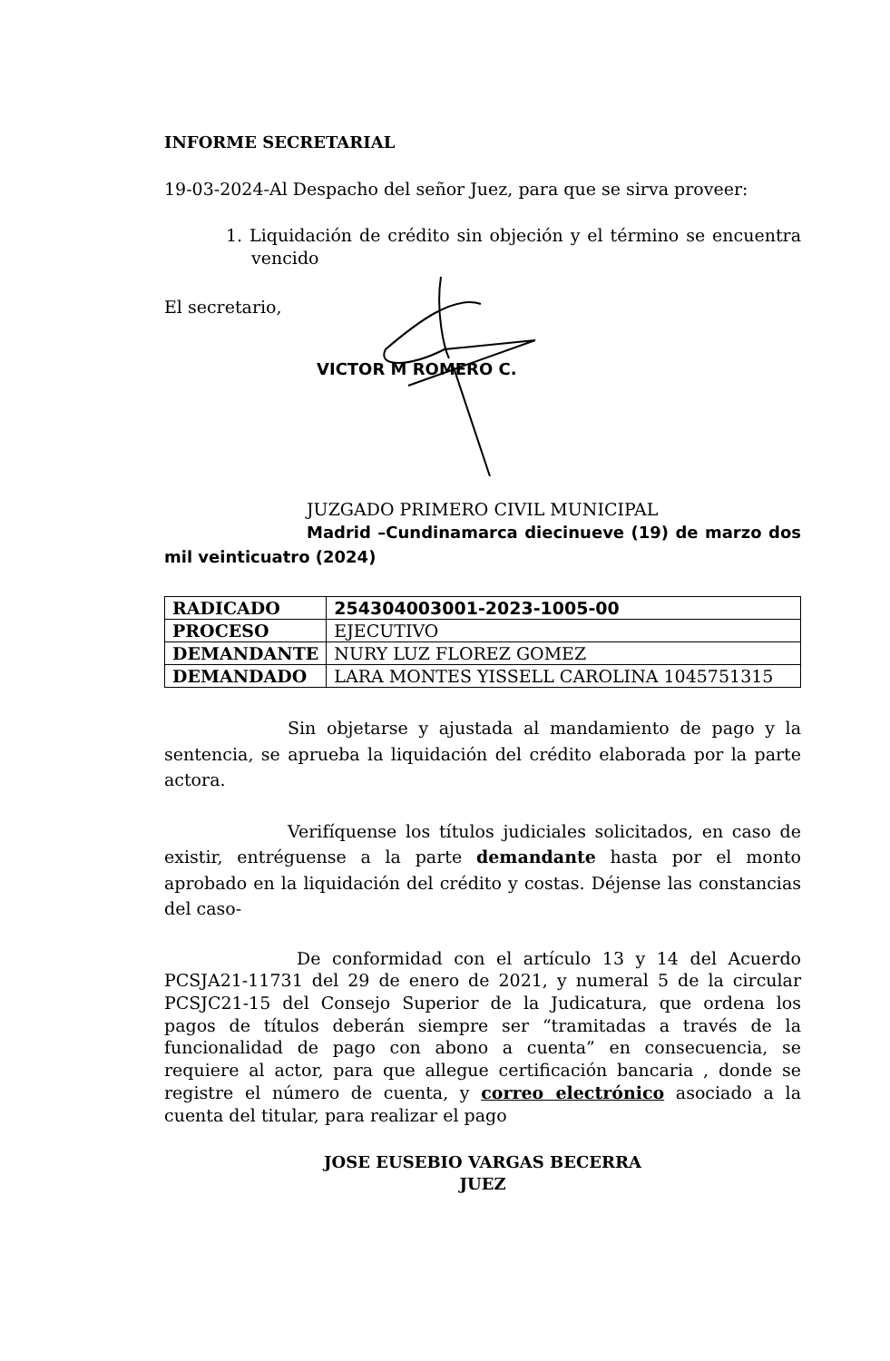INFORME SECRETARIAL
19-03-2024-Al Despacho del señor Juez, para que se sirva proveer:
1. Liquidación de crédito sin objeción y el término se encuentra vencido
El secretario,
VICTOR M ROMERO C.
JUZGADO PRIMERO CIVIL MUNICIPAL
Madrid –Cundinamarca diecinueve (19) de marzo dos mil veinticuatro (2024)
| RADICADO | 254304003001-2023-1005-00 |
| PROCESO | EJECUTIVO |
| DEMANDANTE | NURY LUZ FLOREZ GOMEZ |
| DEMANDADO | LARA MONTES YISSELL CAROLINA 1045751315 |
Sin objetarse y ajustada al mandamiento de pago y la sentencia, se aprueba la liquidación del crédito elaborada por la parte actora.
Verifíquense los títulos judiciales solicitados, en caso de existir, entréguense a la parte demandante hasta por el monto aprobado en la liquidación del crédito y costas. Déjense las constancias del caso-
De conformidad con el artículo 13 y 14 del Acuerdo PCSJA21-11731 del 29 de enero de 2021, y numeral 5 de la circular PCSJC21-15 del Consejo Superior de la Judicatura, que ordena los pagos de títulos deberán siempre ser “tramitadas a través de la funcionalidad de pago con abono a cuenta” en consecuencia, se requiere al actor, para que allegue certificación bancaria , donde se registre el número de cuenta, y correo electrónico asociado a la cuenta del titular, para realizar el pago
JOSE EUSEBIO VARGAS BECERRA
JUEZ